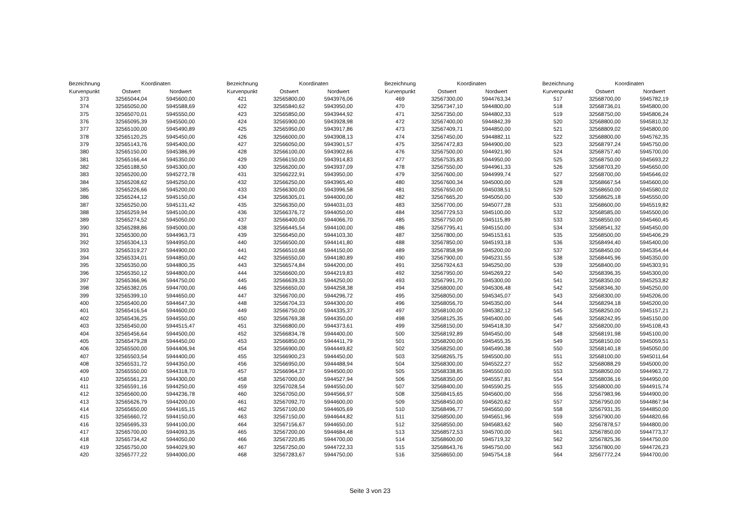| Bezeichnung | Koordinaten | |
| --- | --- | --- |
| Kurvenpunkt | Ostwert | Nordwert |
| 373 | 32565044,04 | 5945600,00 |
| 374 | 32565050,00 | 5945588,69 |
| 375 | 32565070,01 | 5945550,00 |
| 376 | 32565095,39 | 5945500,00 |
| 377 | 32565100,00 | 5945490,89 |
| 378 | 32565120,25 | 5945450,00 |
| 379 | 32565143,76 | 5945400,00 |
| 380 | 32565150,00 | 5945386,99 |
| 381 | 32565166,44 | 5945350,00 |
| 382 | 32565188,50 | 5945300,00 |
| 383 | 32565200,00 | 5945272,78 |
| 384 | 32565208,62 | 5945250,00 |
| 385 | 32565226,66 | 5945200,00 |
| 386 | 32565244,12 | 5945150,00 |
| 387 | 32565250,00 | 5945131,42 |
| 388 | 32565259,94 | 5945100,00 |
| 389 | 32565274,52 | 5945050,00 |
| 390 | 32565288,86 | 5945000,00 |
| 391 | 32565300,00 | 5944963,73 |
| 392 | 32565304,13 | 5944950,00 |
| 393 | 32565319,27 | 5944900,00 |
| 394 | 32565334,01 | 5944850,00 |
| 395 | 32565350,00 | 5944800,35 |
| 396 | 32565350,12 | 5944800,00 |
| 397 | 32565366,96 | 5944750,00 |
| 398 | 32565382,05 | 5944700,00 |
| 399 | 32565399,10 | 5944650,00 |
| 400 | 32565400,00 | 5944647,30 |
| 401 | 32565416,54 | 5944600,00 |
| 402 | 32565436,25 | 5944550,00 |
| 403 | 32565450,00 | 5944515,47 |
| 404 | 32565456,64 | 5944500,00 |
| 405 | 32565479,28 | 5944450,00 |
| 406 | 32565500,00 | 5944406,94 |
| 407 | 32565503,54 | 5944400,00 |
| 408 | 32565531,72 | 5944350,00 |
| 409 | 32565550,00 | 5944318,70 |
| 410 | 32565561,23 | 5944300,00 |
| 411 | 32565591,16 | 5944250,00 |
| 412 | 32565600,00 | 5944236,78 |
| 413 | 32565626,79 | 5944200,00 |
| 414 | 32565650,00 | 5944165,15 |
| 415 | 32565660,72 | 5944150,00 |
| 416 | 32565695,33 | 5944100,00 |
| 417 | 32565700,00 | 5944093,35 |
| 418 | 32565734,42 | 5944050,00 |
| 419 | 32565750,00 | 5944029,90 |
| 420 | 32565777,22 | 5944000,00 |
| Bezeichnung | Koordinaten | |
| --- | --- | --- |
| Kurvenpunkt | Ostwert | Nordwert |
| 421 | 32565800,00 | 5943976,06 |
| 422 | 32565840,62 | 5943950,00 |
| 423 | 32565850,00 | 5943944,92 |
| 424 | 32565900,00 | 5943928,98 |
| 425 | 32565950,00 | 5943917,86 |
| 426 | 32566000,00 | 5943908,13 |
| 427 | 32566050,00 | 5943901,57 |
| 428 | 32566100,00 | 5943902,66 |
| 429 | 32566150,00 | 5943914,83 |
| 430 | 32566200,00 | 5943937,09 |
| 431 | 32566222,91 | 5943950,00 |
| 432 | 32566250,00 | 5943965,40 |
| 433 | 32566300,00 | 5943996,58 |
| 434 | 32566305,01 | 5944000,00 |
| 435 | 32566350,00 | 5944031,03 |
| 436 | 32566376,72 | 5944050,00 |
| 437 | 32566400,00 | 5944066,70 |
| 438 | 32566445,54 | 5944100,00 |
| 439 | 32566450,00 | 5944103,30 |
| 440 | 32566500,00 | 5944141,80 |
| 441 | 32566510,68 | 5944150,00 |
| 442 | 32566550,00 | 5944180,89 |
| 443 | 32566574,84 | 5944200,00 |
| 444 | 32566600,00 | 5944219,83 |
| 445 | 32566639,33 | 5944250,00 |
| 446 | 32566650,00 | 5944258,38 |
| 447 | 32566700,00 | 5944296,72 |
| 448 | 32566704,33 | 5944300,00 |
| 449 | 32566750,00 | 5944335,37 |
| 450 | 32566769,38 | 5944350,00 |
| 451 | 32566800,00 | 5944373,61 |
| 452 | 32566834,78 | 5944400,00 |
| 453 | 32566850,00 | 5944411,79 |
| 454 | 32566900,00 | 5944449,82 |
| 455 | 32566900,23 | 5944450,00 |
| 456 | 32566950,00 | 5944488,94 |
| 457 | 32566964,37 | 5944500,00 |
| 458 | 32567000,00 | 5944527,94 |
| 459 | 32567028,54 | 5944550,00 |
| 460 | 32567050,00 | 5944566,97 |
| 461 | 32567092,70 | 5944600,00 |
| 462 | 32567100,00 | 5944605,69 |
| 463 | 32567150,00 | 5944644,82 |
| 464 | 32567156,67 | 5944650,00 |
| 465 | 32567200,00 | 5944684,48 |
| 466 | 32567220,85 | 5944700,00 |
| 467 | 32567250,00 | 5944722,33 |
| 468 | 32567283,67 | 5944750,00 |
| Bezeichnung | Koordinaten | |
| --- | --- | --- |
| Kurvenpunkt | Ostwert | Nordwert |
| 469 | 32567300,00 | 5944763,34 |
| 470 | 32567347,10 | 5944800,00 |
| 471 | 32567350,00 | 5944802,33 |
| 472 | 32567400,00 | 5944842,39 |
| 473 | 32567409,71 | 5944850,00 |
| 474 | 32567450,00 | 5944882,11 |
| 475 | 32567472,83 | 5944900,00 |
| 476 | 32567500,00 | 5944921,90 |
| 477 | 32567535,83 | 5944950,00 |
| 478 | 32567550,00 | 5944961,33 |
| 479 | 32567600,00 | 5944999,74 |
| 480 | 32567600,34 | 5945000,00 |
| 481 | 32567650,00 | 5945038,51 |
| 482 | 32567665,20 | 5945050,00 |
| 483 | 32567700,00 | 5945077,28 |
| 484 | 32567729,53 | 5945100,00 |
| 485 | 32567750,00 | 5945115,89 |
| 486 | 32567795,41 | 5945150,00 |
| 487 | 32567800,00 | 5945153,61 |
| 488 | 32567850,00 | 5945193,18 |
| 489 | 32567858,99 | 5945200,00 |
| 490 | 32567900,00 | 5945231,55 |
| 491 | 32567924,63 | 5945250,00 |
| 492 | 32567950,00 | 5945269,22 |
| 493 | 32567991,70 | 5945300,00 |
| 494 | 32568000,00 | 5945306,48 |
| 495 | 32568050,00 | 5945345,07 |
| 496 | 32568056,70 | 5945350,00 |
| 497 | 32568100,00 | 5945382,12 |
| 498 | 32568125,35 | 5945400,00 |
| 499 | 32568150,00 | 5945418,30 |
| 500 | 32568192,89 | 5945450,00 |
| 501 | 32568200,00 | 5945455,35 |
| 502 | 32568250,00 | 5945490,38 |
| 503 | 32568265,75 | 5945500,00 |
| 504 | 32568300,00 | 5945522,27 |
| 505 | 32568338,85 | 5945550,00 |
| 506 | 32568350,00 | 5945557,81 |
| 507 | 32568400,00 | 5945590,25 |
| 508 | 32568415,65 | 5945600,00 |
| 509 | 32568450,00 | 5945620,62 |
| 510 | 32568496,77 | 5945650,00 |
| 511 | 32568500,00 | 5945651,96 |
| 512 | 32568550,00 | 5945683,62 |
| 513 | 32568572,53 | 5945700,00 |
| 514 | 32568600,00 | 5945719,32 |
| 515 | 32568643,76 | 5945750,00 |
| 516 | 32568650,00 | 5945754,18 |
| Bezeichnung | Koordinaten | |
| --- | --- | --- |
| Kurvenpunkt | Ostwert | Nordwert |
| 517 | 32568700,00 | 5945782,19 |
| 518 | 32568736,01 | 5945800,00 |
| 519 | 32568750,00 | 5945806,24 |
| 520 | 32568800,00 | 5945810,32 |
| 521 | 32568809,02 | 5945800,00 |
| 522 | 32568800,00 | 5945762,35 |
| 523 | 32568797,24 | 5945750,00 |
| 524 | 32568757,40 | 5945700,00 |
| 525 | 32568750,00 | 5945693,22 |
| 526 | 32568703,20 | 5945650,00 |
| 527 | 32568700,00 | 5945646,02 |
| 528 | 32568667,54 | 5945600,00 |
| 529 | 32568650,00 | 5945580,02 |
| 530 | 32568625,18 | 5945550,00 |
| 531 | 32568600,00 | 5945519,82 |
| 532 | 32568585,00 | 5945500,00 |
| 533 | 32568550,00 | 5945460,45 |
| 534 | 32568541,32 | 5945450,00 |
| 535 | 32568500,00 | 5945406,29 |
| 536 | 32568494,40 | 5945400,00 |
| 537 | 32568450,00 | 5945354,44 |
| 538 | 32568445,96 | 5945350,00 |
| 539 | 32568400,00 | 5945303,91 |
| 540 | 32568396,35 | 5945300,00 |
| 541 | 32568350,00 | 5945253,82 |
| 542 | 32568346,30 | 5945250,00 |
| 543 | 32568300,00 | 5945206,00 |
| 544 | 32568294,18 | 5945200,00 |
| 545 | 32568250,00 | 5945157,21 |
| 546 | 32568242,95 | 5945150,00 |
| 547 | 32568200,00 | 5945108,43 |
| 548 | 32568191,98 | 5945100,00 |
| 549 | 32568150,00 | 5945059,51 |
| 550 | 32568140,18 | 5945050,00 |
| 551 | 32568100,00 | 5945011,64 |
| 552 | 32568088,29 | 5945000,00 |
| 553 | 32568050,00 | 5944963,72 |
| 554 | 32568036,16 | 5944950,00 |
| 555 | 32568000,00 | 5944915,74 |
| 556 | 32567983,96 | 5944900,00 |
| 557 | 32567950,00 | 5944867,94 |
| 558 | 32567931,35 | 5944850,00 |
| 559 | 32567900,00 | 5944820,66 |
| 560 | 32567878,57 | 5944800,00 |
| 561 | 32567850,00 | 5944773,37 |
| 562 | 32567825,36 | 5944750,00 |
| 563 | 32567800,00 | 5944726,23 |
| 564 | 32567772,24 | 5944700,00 |
Seite 3 von 23